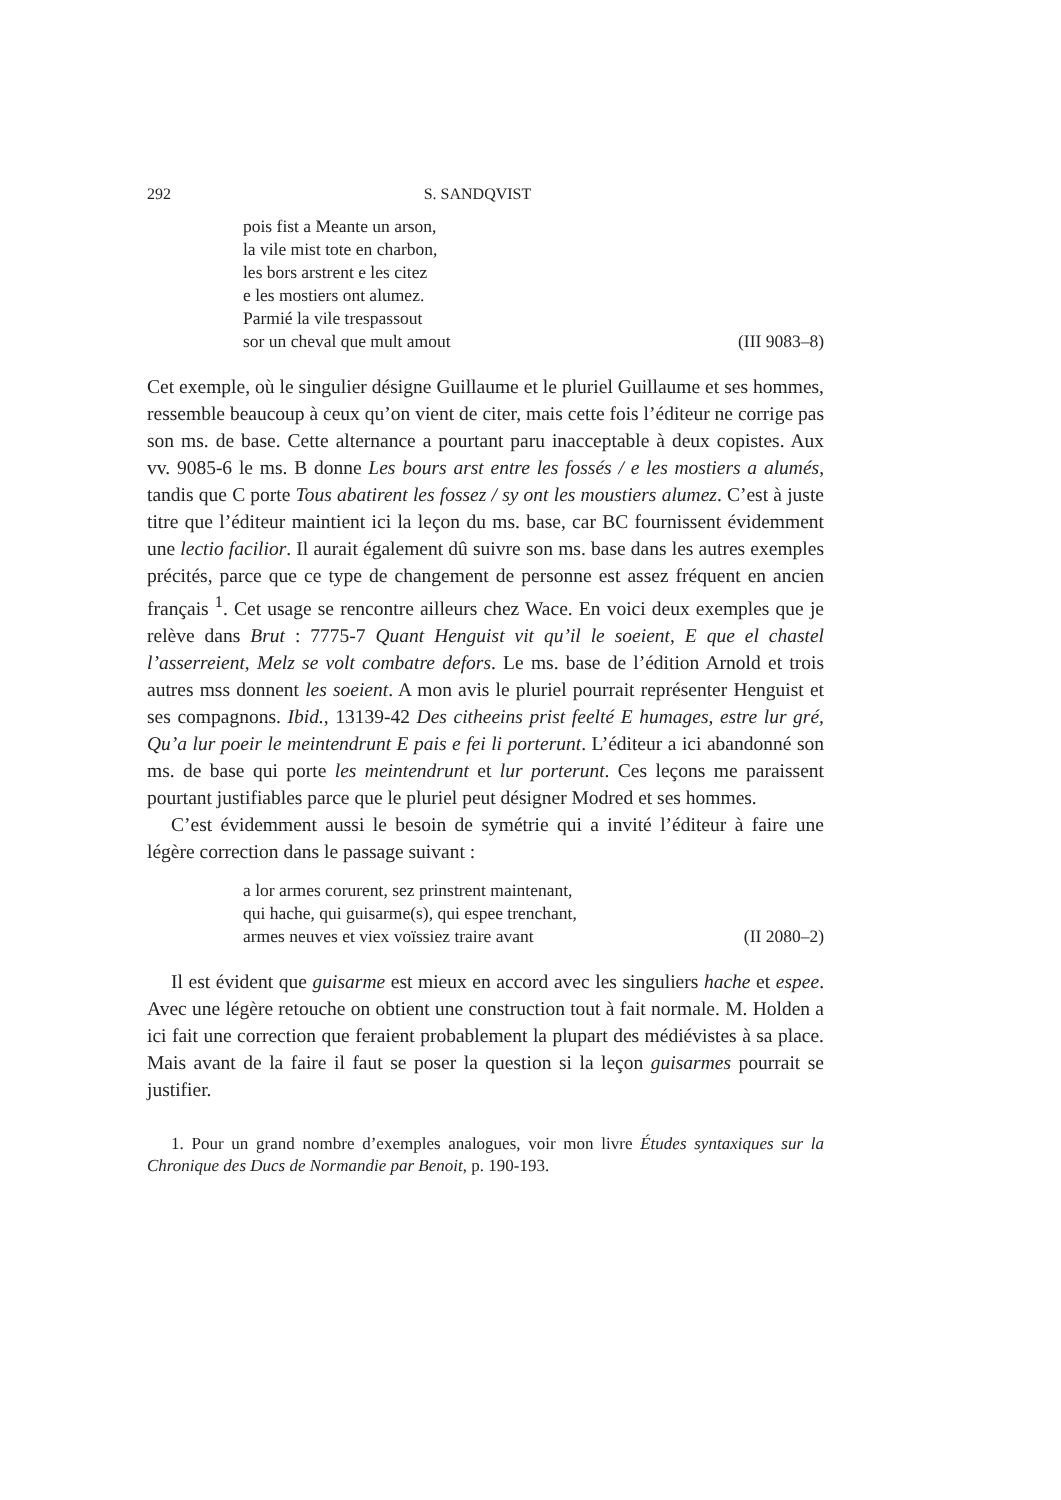292 S. SANDQVIST
pois fist a Meante un arson,
la vile mist tote en charbon,
les bors arstrent e les citez
e les mostiers ont alumez.
Parmié la vile trespassout
sor un cheval que mult amout (III 9083–8)
Cet exemple, où le singulier désigne Guillaume et le pluriel Guillaume et ses hommes, ressemble beaucoup à ceux qu’on vient de citer, mais cette fois l’éditeur ne corrige pas son ms. de base. Cette alternance a pourtant paru inacceptable à deux copistes. Aux vv. 9085-6 le ms. B donne Les bours arst entre les fossés / e les mostiers a alumés, tandis que C porte Tous abatirent les fossez / sy ont les moustiers alumez. C’est à juste titre que l’éditeur maintient ici la leçon du ms. base, car BC fournissent évidemment une lectio facilior. Il aurait également dû suivre son ms. base dans les autres exemples précités, parce que ce type de changement de personne est assez fréquent en ancien français <sup>1</sup>. Cet usage se rencontre ailleurs chez Wace. En voici deux exemples que je relève dans Brut : 7775-7 Quant Henguist vit qu’il le soeient, E que el chastel l’asserreient, Melz se volt combatre defors. Le ms. base de l’édition Arnold et trois autres mss donnent les soeient. A mon avis le pluriel pourrait représenter Henguist et ses compagnons. Ibid., 13139-42 Des citheeins prist feelté E humages, estre lur gré, Qu’a lur poeir le meintendrunt E pais e fei li porterunt. L’éditeur a ici abandonné son ms. de base qui porte les meintendrunt et lur porterunt. Ces leçons me paraissent pourtant justifiables parce que le pluriel peut désigner Modred et ses hommes.
C’est évidemment aussi le besoin de symétrie qui a invité l’éditeur à faire une légère correction dans le passage suivant :
a lor armes corurent, sez prinstrent maintenant,
qui hache, qui guisarme(s), qui espee trenchant,
armes neuves et viex voïssiez traire avant (II 2080–2)
Il est évident que guisarme est mieux en accord avec les singuliers hache et espee. Avec une légère retouche on obtient une construction tout à fait normale. M. Holden a ici fait une correction que feraient probablement la plupart des médiévistes à sa place. Mais avant de la faire il faut se poser la question si la leçon guisarmes pourrait se justifier.
1. Pour un grand nombre d’exemples analogues, voir mon livre Études syntaxiques sur la Chronique des Ducs de Normandie par Benoit, p. 190-193.